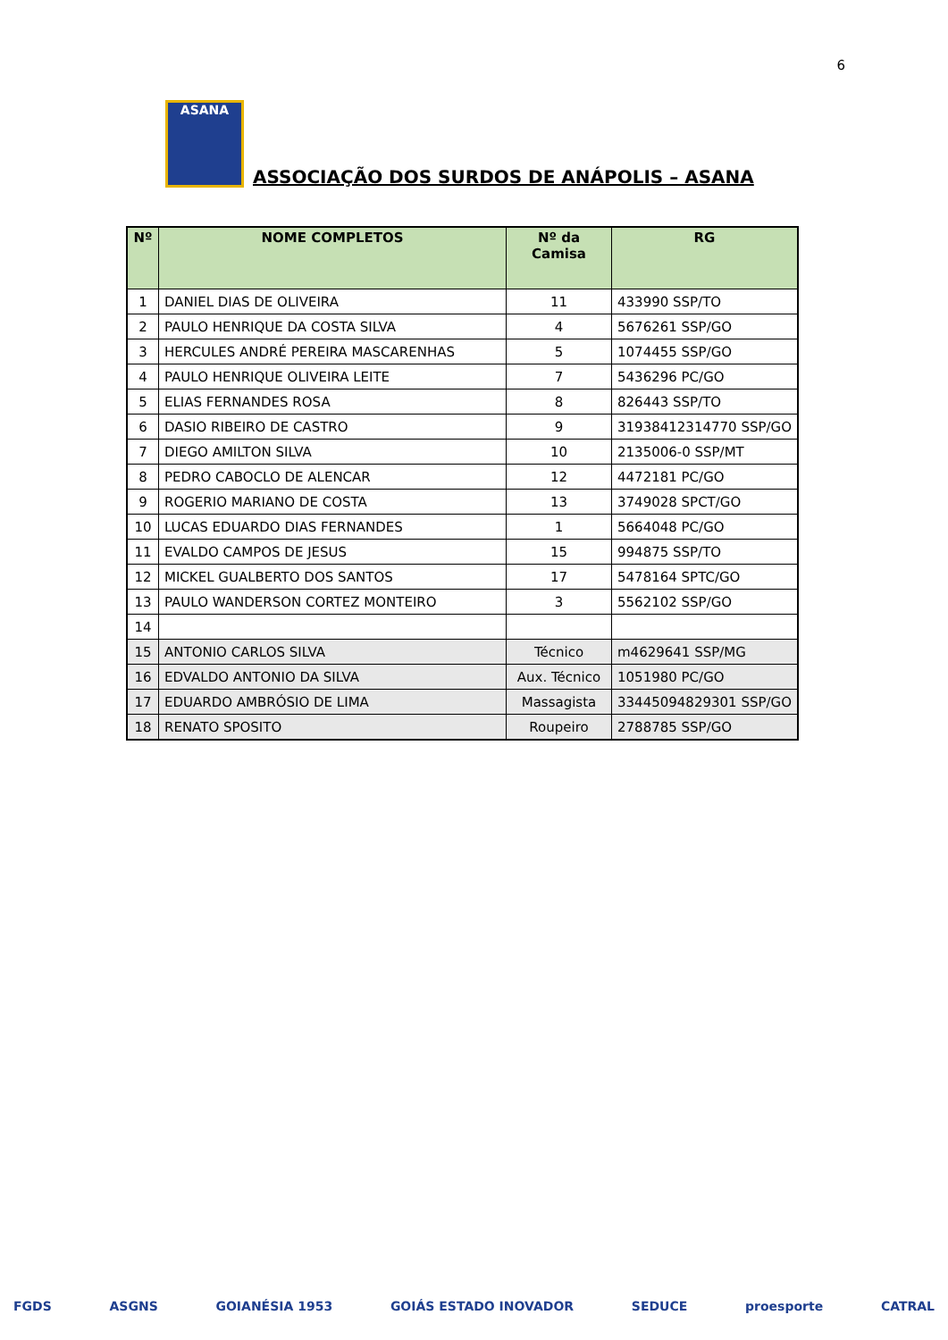6
ASANA
ASSOCIAÇÃO DOS SURDOS DE ANÁPOLIS – ASANA
| Nº | NOME COMPLETOS | Nº da Camisa | RG |
| --- | --- | --- | --- |
| 1 | DANIEL DIAS DE OLIVEIRA | 11 | 433990 SSP/TO |
| 2 | PAULO HENRIQUE DA COSTA SILVA | 4 | 5676261 SSP/GO |
| 3 | HERCULES ANDRÉ PEREIRA MASCARENHAS | 5 | 1074455 SSP/GO |
| 4 | PAULO HENRIQUE OLIVEIRA LEITE | 7 | 5436296 PC/GO |
| 5 | ELIAS FERNANDES ROSA | 8 | 826443 SSP/TO |
| 6 | DASIO RIBEIRO DE CASTRO | 9 | 31938412314770 SSP/GO |
| 7 | DIEGO AMILTON SILVA | 10 | 2135006-0 SSP/MT |
| 8 | PEDRO CABOCLO DE ALENCAR | 12 | 4472181 PC/GO |
| 9 | ROGERIO MARIANO DE COSTA | 13 | 3749028 SPCT/GO |
| 10 | LUCAS EDUARDO DIAS FERNANDES | 1 | 5664048 PC/GO |
| 11 | EVALDO CAMPOS DE JESUS | 15 | 994875 SSP/TO |
| 12 | MICKEL GUALBERTO DOS SANTOS | 17 | 5478164 SPTC/GO |
| 13 | PAULO WANDERSON CORTEZ MONTEIRO | 3 | 5562102 SSP/GO |
| 14 | | | |
| 15 | ANTONIO CARLOS SILVA | Técnico | m4629641 SSP/MG |
| 16 | EDVALDO ANTONIO DA SILVA | Aux. Técnico | 1051980 PC/GO |
| 17 | EDUARDO AMBRÓSIO DE LIMA | Massagista | 33445094829301 SSP/GO |
| 18 | RENATO SPOSITO | Roupeiro | 2788785 SSP/GO |
FGDS ASGNS GOIANÉSIA 1953 GOIÁS ESTADO INOVADOR SEDUCE proesporte CATRAL